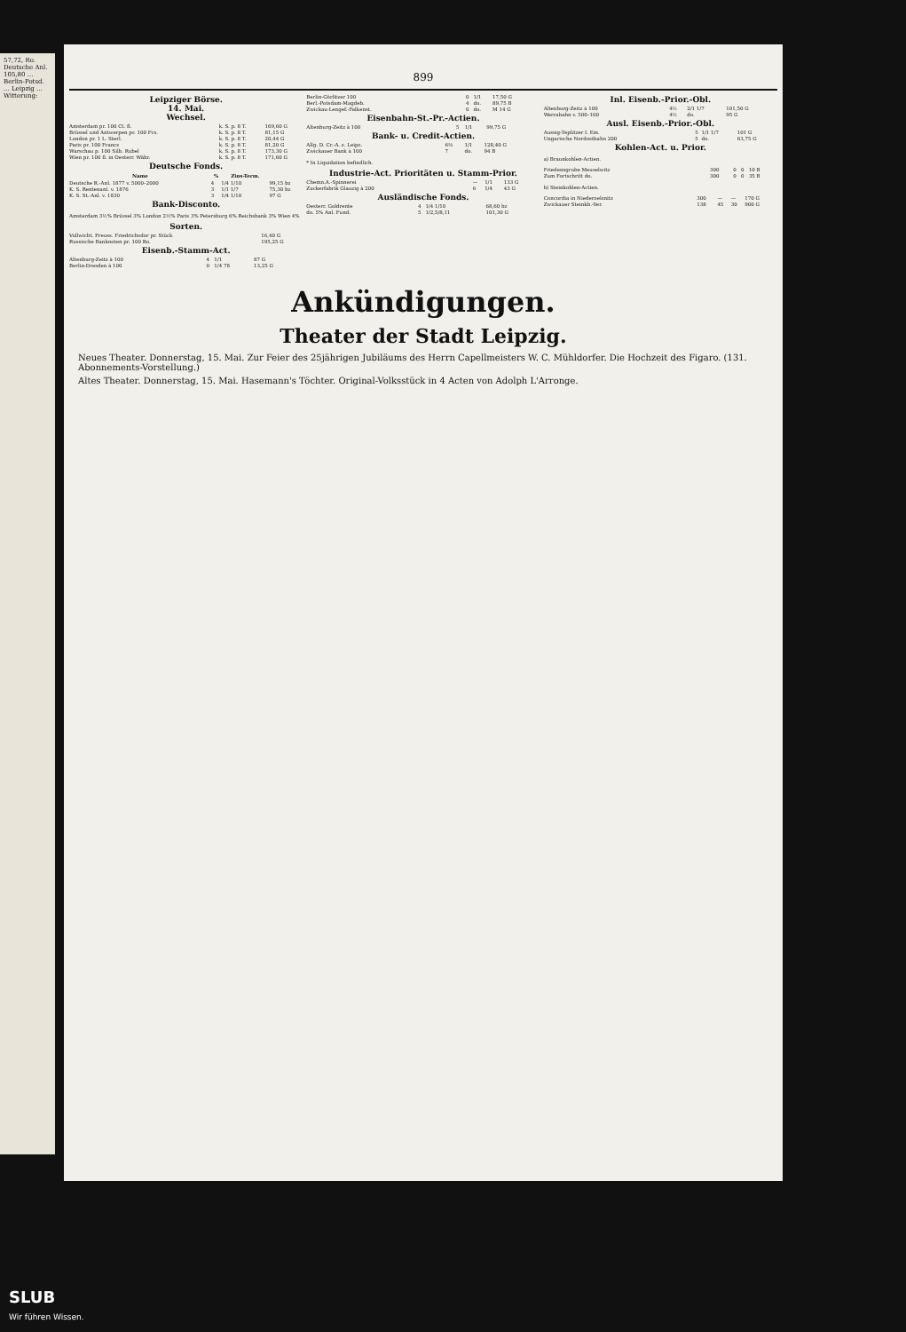57,72, Ro. Deutsche Anl. 105,80 ... Berlin-Potsd. ... Leipzig ... Witterung:
899
Leipziger Börse.
14. Mai.
Wechsel.
| Amsterdam pr. 100 Ct. fl. | k. S. p. 8 T. | 169,60 G |
| Brüssel und Antwerpen pr. 100 Fcs. | k. S. p. 8 T. | 81,15 G |
| London pr. 1 L. Sterl. | k. S. p. 8 T. | 20,44 G |
| Paris pr. 100 Francs | k. S. p. 8 T. | 81,20 G |
| Warschau p. 100 Silb. Rubel | k. S. p. 8 T. | 173,30 G |
| Wien pr. 100 fl. in Oesterr. Währ. | k. S. p. 8 T. | 171,60 G |
Deutsche Fonds.
| Name | % | Zins-Term. | |
| --- | --- | --- | --- |
| Deutsche R.-Anl. 1877 v. 5000–2000 | 4 | 1/4 1/10 | 99,15 bz |
| K. S. Rentenanl. v. 1876 | 3 | 1/1 1/7 | 75,30 bz |
| K. S. St.-Anl. v. 1830 | 3 | 1/4 1/10 | 97 G |
Bank-Disconto.
Amsterdam 3½% Brüssel 3% London 2½% Paris 3% Petersburg 6% Reichsbank 3% Wien 4%
Sorten.
| Vollwicht. Preuss. Friedrichsdor pr. Stück | 16,40 G |
| Russische Banknoten pr. 100 Ro. | 195,25 G |
Eisenb.-Stamm-Act.
| Altenburg-Zeitz à 100 | 4 | 1/1 | 87 G |
| Berlin-Dresden à 100 | 0 | 1/4 78 | 13,25 G |
| Berlin-Görlitzer 100 | 0 | 1/1 | 17,50 G |
| Berl.-Potsdam-Magdeb. | 4 | do. | 89,75 B |
| Zwickau-Lengef.-Falkenst. | 0 | do. | M 14 G |
Eisenbahn-St.-Pr.-Actien.
| Altenburg-Zeitz à 100 | 5 | 1/1 | 99,75 G |
Bank- u. Credit-Actien.
| Allg. D. Cr.-A. z. Leipz. | 6⅔ | 1/1 | 128,40 G |
| Zwickauer Bank à 100 | 7 | do. | 94 B |
* In Liquidation befindlich.
Industrie-Act. Prioritäten u. Stamm-Prior.
| Chemn.A.-Spinnerei | — | 1/1 | 133 G |
| Zuckerfabrik Glauzig à 200 | 6 | 1/4 | 43 G |
Ausländische Fonds.
| Oesterr. Goldrente | 4 | 1/4 1/10 | 68,60 bz |
| do. 5% Anl. Fund. | 5 | 1/2,5/8,11 | 101,30 G |
Inl. Eisenb.-Prior.-Obl.
| Altenburg-Zeitz à 100 | 4½ | 2/1 1/7 | 101,50 G |
| Werrabahn v. 500–100 | 4½ | do. | 95 G |
Ausl. Eisenb.-Prior.-Obl.
| Aussig-Teplitzer I. Em. | 5 | 1/1 1/7 | 101 G |
| Ungarische Nordostbahn 200 | 5 | do. | 63,75 G |
Kohlen-Act. u. Prior.
a) Braunkohlen-Actien.
| Friedensgrube Meuselwitz | 300 | 0 | 0 | 10 B |
| Zum Fortschritt do. | 300 | 0 | 0 | 35 B |
b) Steinkohlen-Actien.
| Concordia in Niederoelsnitz | 300 | — | — | 170 G |
| Zwickauer Steinkb.-Ver. | 138 | 45 | 30 | 900 G |
Ankündigungen.
Theater der Stadt Leipzig.
Neues Theater. Donnerstag, 15. Mai. Zur Feier des 25jährigen Jubiläums des Herrn Capellmeisters W. C. Mühldorfer. Die Hochzeit des Figaro. (131. Abonnements-Vorstellung.)
Altes Theater. Donnerstag, 15. Mai. Hasemann's Töchter. Original-Volksstück in 4 Acten von Adolph L'Arronge.
SLUB
Wir führen Wissen.